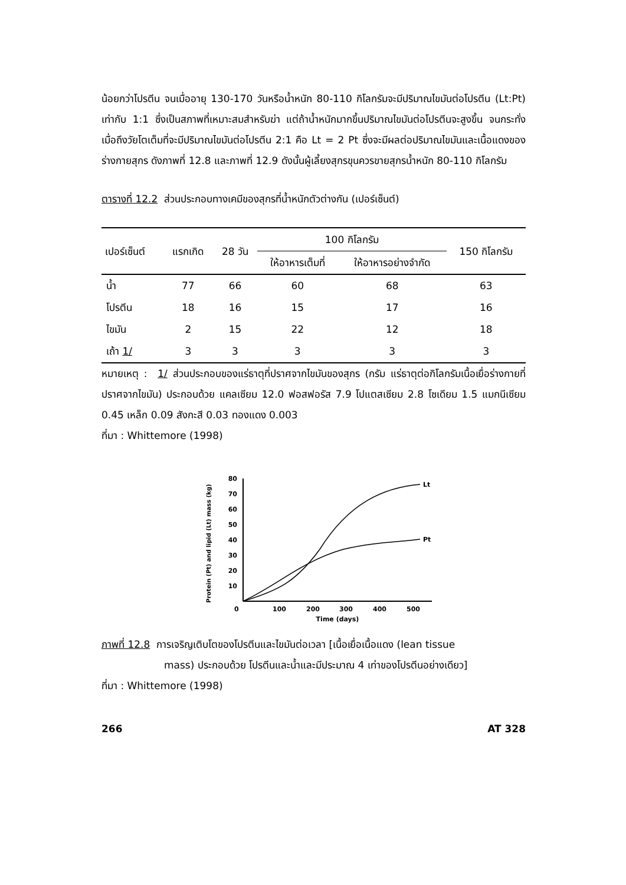น้อยกว่าโปรตีน จนเมื่ออายุ 130-170 วันหรือน้ำหนัก 80-110 กิโลกรัมจะมีปริมาณไขมันต่อโปรตีน (Lt:Pt) เท่ากับ 1:1 ซึ่งเป็นสภาพที่เหมาะสมสำหรับฆ่า แต่ถ้าน้ำหนักมากขึ้นปริมาณไขมันต่อโปรตีนจะสูงขึ้น จนกระทั่งเมื่อถึงวัยโตเต็มที่จะมีปริมาณไขมันต่อโปรตีน 2:1 คือ Lt = 2 Pt ซึ่งจะมีผลต่อปริมาณไขมันและเนื้อแดงของร่างกายสุกร ดังภาพที่ 12.8 และภาพที่ 12.9 ดังนั้นผู้เลี้ยงสุกรขุนควรขายสุกรน้ำหนัก 80-110 กิโลกรัม
ตารางที่ 12.2 ส่วนประกอบทางเคมีของสุกรที่น้ำหนักตัวต่างกัน (เปอร์เซ็นต์)
| เปอร์เซ็นต์ | แรกเกิด | 28 วัน | 100 กิโลกรัม | | 150 กิโลกรัม |
| --- | --- | --- | --- | --- | --- |
| | | | ให้อาหารเต็มที่ | ให้อาหารอย่างจำกัด | |
| น้ำ | 77 | 66 | 60 | 68 | 63 |
| โปรตีน | 18 | 16 | 15 | 17 | 16 |
| ไขมัน | 2 | 15 | 22 | 12 | 18 |
| เถ้า 1/ | 3 | 3 | 3 | 3 | 3 |
หมายเหตุ : 1/ ส่วนประกอบของแร่ธาตุที่ปราศจากไขมันของสุกร (กรัม แร่ธาตุต่อกิโลกรัมเนื้อเยื่อร่างกายที่ปราศจากไขมัน) ประกอบด้วย แคลเซียม 12.0 ฟอสฟอรัส 7.9 โปแตสเซียม 2.8 โซเดียม 1.5 แมกนีเซียม 0.45 เหล็ก 0.09 สังกะสี 0.03 ทองแดง 0.003
ที่มา : Whittemore (1998)
Protein (Pt) and lipid (Lt) mass (kg)
80
70
60
50
40
30
20
10
0
100
200
300
400
500
Time (days)
Lt
Pt
ภาพที่ 12.8 การเจริญเติบโตของโปรตีนและไขมันต่อเวลา [เนื้อเยื่อเนื้อแดง (lean tissue
mass) ประกอบด้วย โปรตีนและน้ำและมีประมาณ 4 เท่าของโปรตีนอย่างเดียว]
ที่มา : Whittemore (1998)
266 AT 328